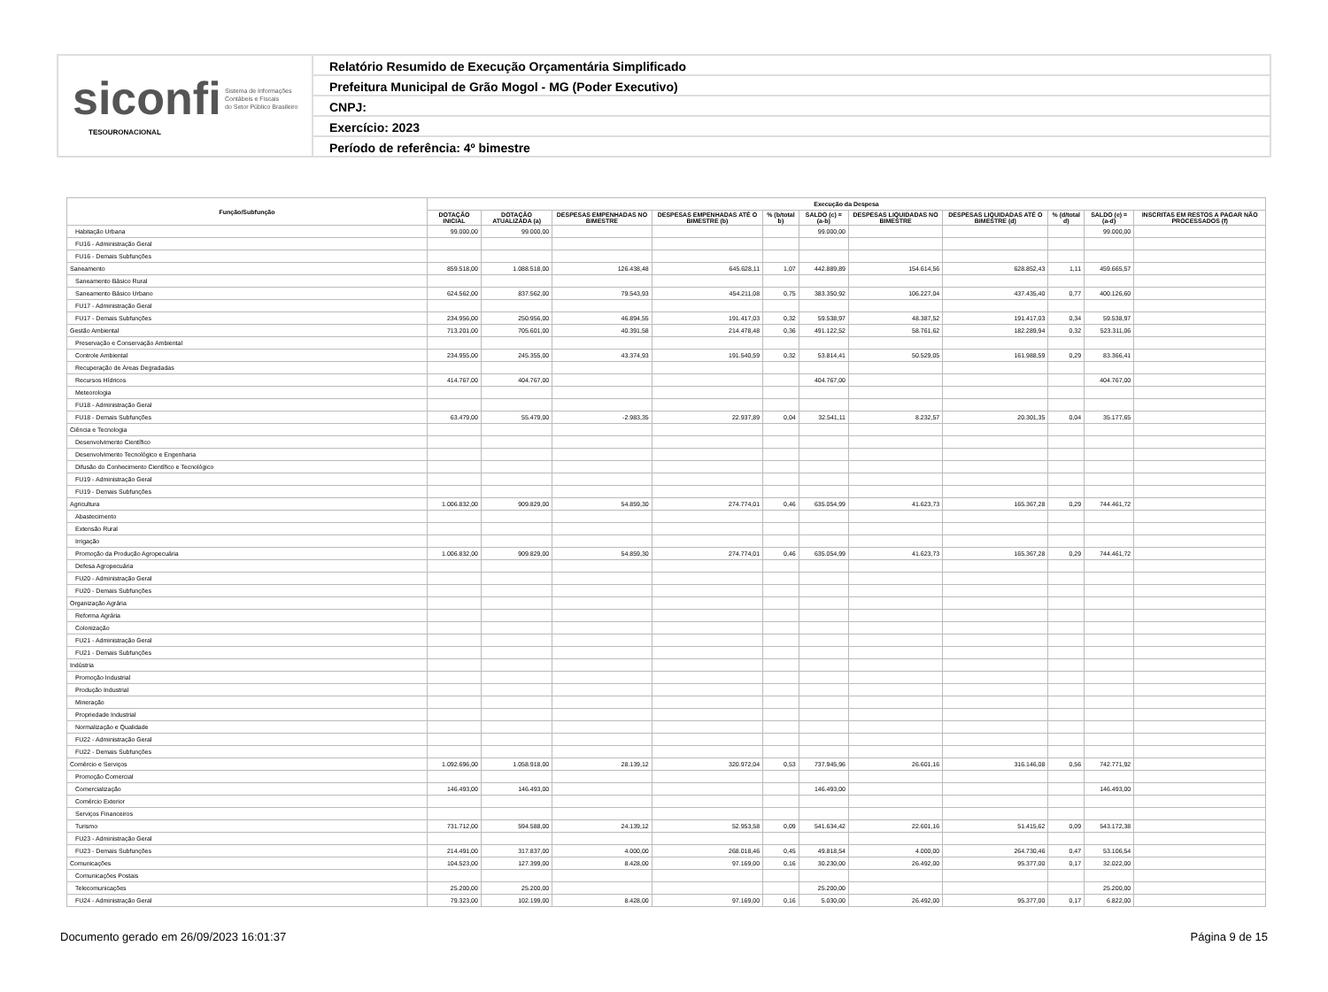siconfi Sistema de Informações
Contábeis e Fiscais
do Setor Público Brasileiro
TESOURONACIONAL
Relatório Resumido de Execução Orçamentária Simplificado
Prefeitura Municipal de Grão Mogol - MG (Poder Executivo)
CNPJ:
Exercício: 2023
Período de referência: 4º bimestre
| Função/Subfunção | Execução da Despesa | | | | | | | | | | |
| --- | --- | --- | --- | --- | --- | --- | --- | --- | --- | --- | --- |
| | DOTAÇÃO INICIAL | DOTAÇÃO ATUALIZADA (a) | DESPESAS EMPENHADAS NO BIMESTRE | DESPESAS EMPENHADAS ATÉ O BIMESTRE (b) | % (b/total b) | SALDO (c) = (a-b) | DESPESAS LIQUIDADAS NO BIMESTRE | DESPESAS LIQUIDADAS ATÉ O BIMESTRE (d) | % (d/total d) | SALDO (e) = (a-d) | INSCRITAS EM RESTOS A PAGAR NÃO PROCESSADOS (f) |
| Habitação Urbana | 99.000,00 | 99.000,00 | | | | 99.000,00 | | | | 99.000,00 | |
| FU16 - Administração Geral | | | | | | | | | | | |
| FU16 - Demais Subfunções | | | | | | | | | | | |
| Saneamento | 859.518,00 | 1.088.518,00 | 126.438,48 | 645.628,11 | 1,07 | 442.889,89 | 154.614,56 | 628.852,43 | 1,11 | 459.665,57 | |
| Saneamento Básico Rural | | | | | | | | | | | |
| Saneamento Básico Urbano | 624.562,00 | 837.562,00 | 79.543,93 | 454.211,08 | 0,75 | 383.350,92 | 106.227,04 | 437.435,40 | 0,77 | 400.126,60 | |
| FU17 - Administração Geral | | | | | | | | | | | |
| FU17 - Demais Subfunções | 234.956,00 | 250.956,00 | 46.894,55 | 191.417,03 | 0,32 | 59.538,97 | 48.387,52 | 191.417,03 | 0,34 | 59.538,97 | |
| Gestão Ambiental | 713.201,00 | 705.601,00 | 40.391,58 | 214.478,48 | 0,36 | 491.122,52 | 58.761,62 | 182.289,94 | 0,32 | 523.311,06 | |
| Preservação e Conservação Ambiental | | | | | | | | | | | |
| Controle Ambiental | 234.955,00 | 245.355,00 | 43.374,93 | 191.540,59 | 0,32 | 53.814,41 | 50.529,05 | 161.988,59 | 0,29 | 83.366,41 | |
| Recuperação de Áreas Degradadas | | | | | | | | | | | |
| Recursos Hídricos | 414.767,00 | 404.767,00 | | | | 404.767,00 | | | | 404.767,00 | |
| Meteorologia | | | | | | | | | | | |
| FU18 - Administração Geral | | | | | | | | | | | |
| FU18 - Demais Subfunções | 63.479,00 | 55.479,00 | -2.983,35 | 22.937,89 | 0,04 | 32.541,11 | 8.232,57 | 20.301,35 | 0,04 | 35.177,65 | |
| Ciência e Tecnologia | | | | | | | | | | | |
| Desenvolvimento Científico | | | | | | | | | | | |
| Desenvolvimento Tecnológico e Engenharia | | | | | | | | | | | |
| Difusão do Conhecimento Científico e Tecnológico | | | | | | | | | | | |
| FU19 - Administração Geral | | | | | | | | | | | |
| FU19 - Demais Subfunções | | | | | | | | | | | |
| Agricultura | 1.006.832,00 | 909.829,00 | 54.859,30 | 274.774,01 | 0,46 | 635.054,99 | 41.623,73 | 165.367,28 | 0,29 | 744.461,72 | |
| Abastecimento | | | | | | | | | | | |
| Extensão Rural | | | | | | | | | | | |
| Irrigação | | | | | | | | | | | |
| Promoção da Produção Agropecuária | 1.006.832,00 | 909.829,00 | 54.859,30 | 274.774,01 | 0,46 | 635.054,99 | 41.623,73 | 165.367,28 | 0,29 | 744.461,72 | |
| Defesa Agropecuária | | | | | | | | | | | |
| FU20 - Administração Geral | | | | | | | | | | | |
| FU20 - Demais Subfunções | | | | | | | | | | | |
| Organização Agrária | | | | | | | | | | | |
| Reforma Agrária | | | | | | | | | | | |
| Colonização | | | | | | | | | | | |
| FU21 - Administração Geral | | | | | | | | | | | |
| FU21 - Demais Subfunções | | | | | | | | | | | |
| Indústria | | | | | | | | | | | |
| Promoção Industrial | | | | | | | | | | | |
| Produção Industrial | | | | | | | | | | | |
| Mineração | | | | | | | | | | | |
| Propriedade Industrial | | | | | | | | | | | |
| Normalização e Qualidade | | | | | | | | | | | |
| FU22 - Administração Geral | | | | | | | | | | | |
| FU22 - Demais Subfunções | | | | | | | | | | | |
| Comércio e Serviços | 1.092.696,00 | 1.058.918,00 | 28.139,12 | 320.972,04 | 0,53 | 737.945,96 | 26.601,16 | 316.146,08 | 0,56 | 742.771,92 | |
| Promoção Comercial | | | | | | | | | | | |
| Comercialização | 146.493,00 | 146.493,00 | | | | 146.493,00 | | | | 146.493,00 | |
| Comércio Exterior | | | | | | | | | | | |
| Serviços Financeiros | | | | | | | | | | | |
| Turismo | 731.712,00 | 594.588,00 | 24.139,12 | 52.953,58 | 0,09 | 541.634,42 | 22.601,16 | 51.415,62 | 0,09 | 543.172,38 | |
| FU23 - Administração Geral | | | | | | | | | | | |
| FU23 - Demais Subfunções | 214.491,00 | 317.837,00 | 4.000,00 | 268.018,46 | 0,45 | 49.818,54 | 4.000,00 | 264.730,46 | 0,47 | 53.106,54 | |
| Comunicações | 104.523,00 | 127.399,00 | 8.428,00 | 97.169,00 | 0,16 | 30.230,00 | 26.492,00 | 95.377,00 | 0,17 | 32.022,00 | |
| Comunicações Postais | | | | | | | | | | | |
| Telecomunicações | 25.200,00 | 25.200,00 | | | | 25.200,00 | | | | 25.200,00 | |
| FU24 - Administração Geral | 79.323,00 | 102.199,00 | 8.428,00 | 97.169,00 | 0,16 | 5.030,00 | 26.492,00 | 95.377,00 | 0,17 | 6.822,00 | |
Documento gerado em 26/09/2023 16:01:37 Página 9 de 15